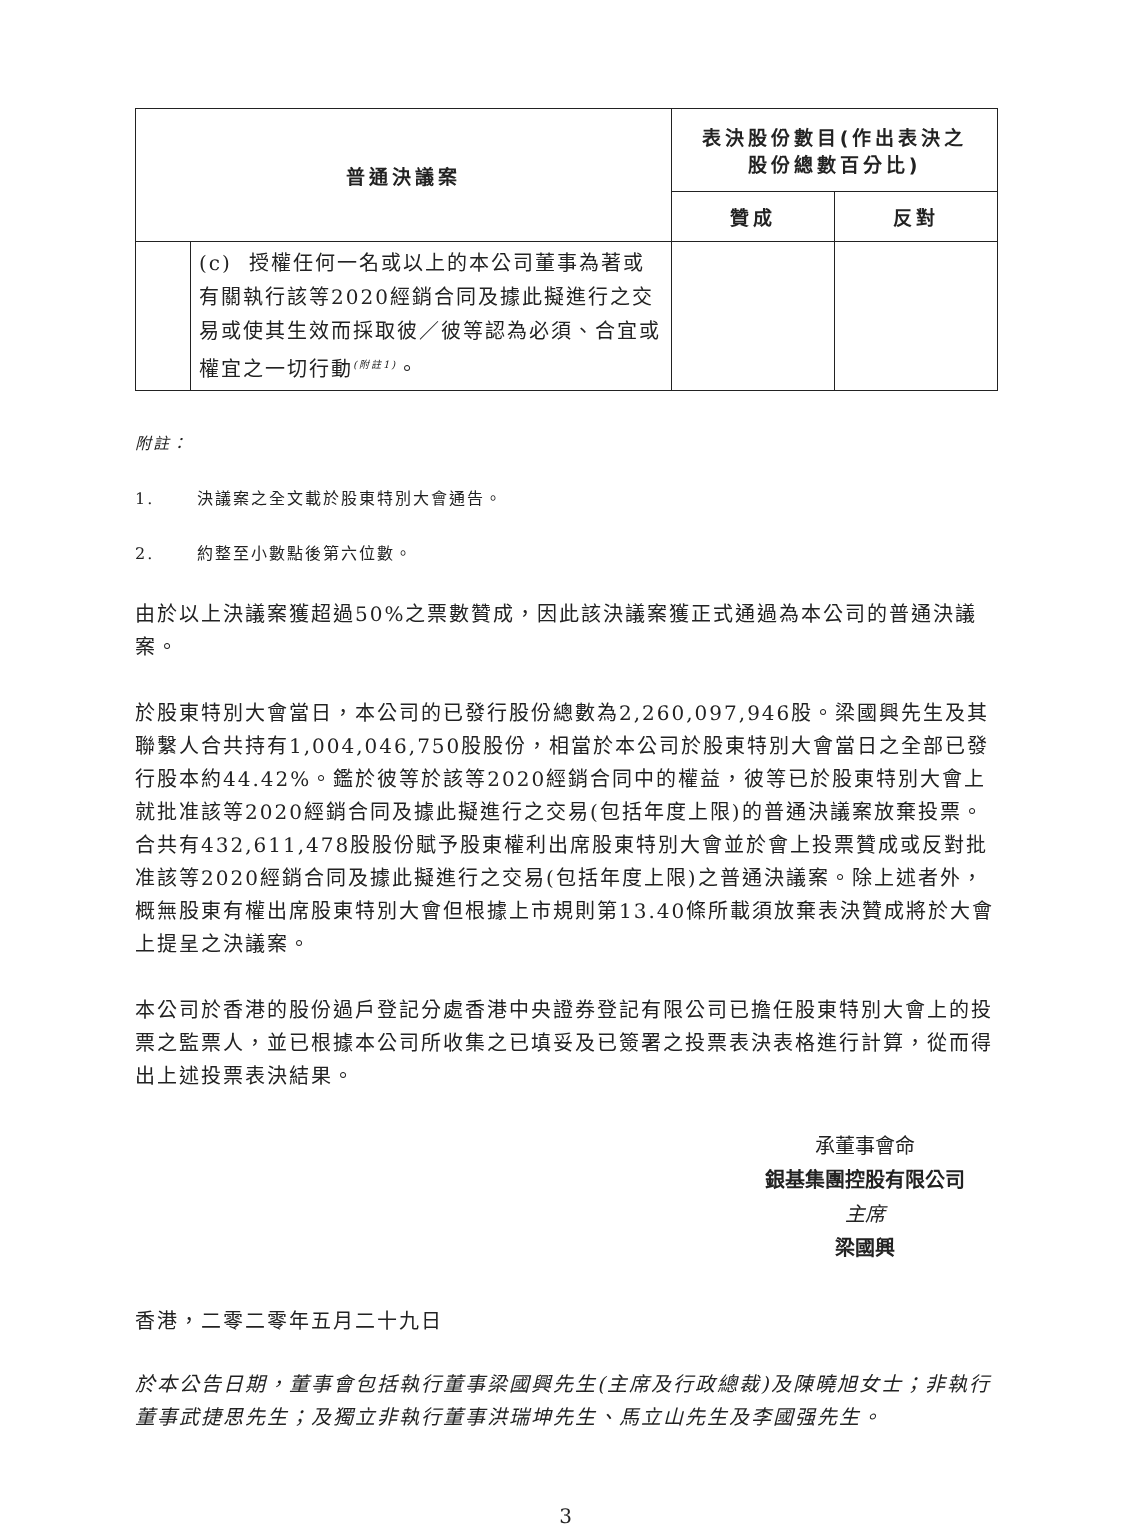| 普通決議案 | | 表決股份數目(作出表決之 股份總數百分比) | |
| --- | --- | --- | --- |
| | | 贊成 | 反對 |
| | (c) 授權任何一名或以上的本公司董事為著或有關執行該等2020經銷合同及據此擬進行之交易或使其生效而採取彼／彼等認為必須、合宜或權宜之一切行動<sup>(附註1)</sup>。 | | |
附註：
1. 決議案之全文載於股東特別大會通告。
2. 約整至小數點後第六位數。
由於以上決議案獲超過50%之票數贊成，因此該決議案獲正式通過為本公司的普通決議案。
於股東特別大會當日，本公司的已發行股份總數為2,260,097,946股。梁國興先生及其聯繫人合共持有1,004,046,750股股份，相當於本公司於股東特別大會當日之全部已發行股本約44.42%。鑑於彼等於該等2020經銷合同中的權益，彼等已於股東特別大會上就批准該等2020經銷合同及據此擬進行之交易(包括年度上限)的普通決議案放棄投票。合共有432,611,478股股份賦予股東權利出席股東特別大會並於會上投票贊成或反對批准該等2020經銷合同及據此擬進行之交易(包括年度上限)之普通決議案。除上述者外，概無股東有權出席股東特別大會但根據上市規則第13.40條所載須放棄表決贊成將於大會上提呈之決議案。
本公司於香港的股份過戶登記分處香港中央證券登記有限公司已擔任股東特別大會上的投票之監票人，並已根據本公司所收集之已填妥及已簽署之投票表決表格進行計算，從而得出上述投票表決結果。
承董事會命
銀基集團控股有限公司
主席
梁國興
香港，二零二零年五月二十九日
於本公告日期，董事會包括執行董事梁國興先生(主席及行政總裁)及陳曉旭女士；非執行董事武捷思先生；及獨立非執行董事洪瑞坤先生、馬立山先生及李國强先生。
3